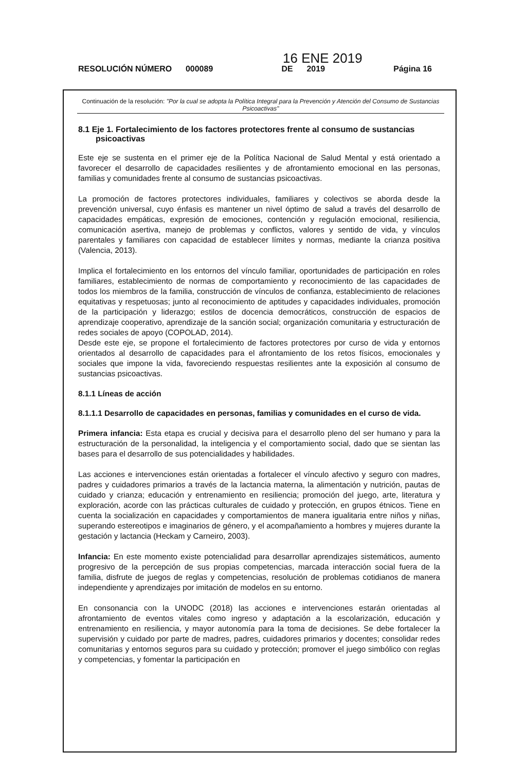16 ENE 2019
RESOLUCIÓN NÚMERO 000089 DE 2019 Página 16
Continuación de la resolución: "Por la cual se adopta la Política Integral para la Prevención y Atención del Consumo de Sustancias Psicoactivas"
8.1 Eje 1. Fortalecimiento de los factores protectores frente al consumo de sustancias psicoactivas
Este eje se sustenta en el primer eje de la Política Nacional de Salud Mental y está orientado a favorecer el desarrollo de capacidades resilientes y de afrontamiento emocional en las personas, familias y comunidades frente al consumo de sustancias psicoactivas.
La promoción de factores protectores individuales, familiares y colectivos se aborda desde la prevención universal, cuyo énfasis es mantener un nivel óptimo de salud a través del desarrollo de capacidades empáticas, expresión de emociones, contención y regulación emocional, resiliencia, comunicación asertiva, manejo de problemas y conflictos, valores y sentido de vida, y vínculos parentales y familiares con capacidad de establecer límites y normas, mediante la crianza positiva (Valencia, 2013).
Implica el fortalecimiento en los entornos del vínculo familiar, oportunidades de participación en roles familiares, establecimiento de normas de comportamiento y reconocimiento de las capacidades de todos los miembros de la familia, construcción de vínculos de confianza, establecimiento de relaciones equitativas y respetuosas; junto al reconocimiento de aptitudes y capacidades individuales, promoción de la participación y liderazgo; estilos de docencia democráticos, construcción de espacios de aprendizaje cooperativo, aprendizaje de la sanción social; organización comunitaria y estructuración de redes sociales de apoyo (COPOLAD, 2014).
Desde este eje, se propone el fortalecimiento de factores protectores por curso de vida y entornos orientados al desarrollo de capacidades para el afrontamiento de los retos físicos, emocionales y sociales que impone la vida, favoreciendo respuestas resilientes ante la exposición al consumo de sustancias psicoactivas.
8.1.1 Líneas de acción
8.1.1.1 Desarrollo de capacidades en personas, familias y comunidades en el curso de vida.
Primera infancia: Esta etapa es crucial y decisiva para el desarrollo pleno del ser humano y para la estructuración de la personalidad, la inteligencia y el comportamiento social, dado que se sientan las bases para el desarrollo de sus potencialidades y habilidades.
Las acciones e intervenciones están orientadas a fortalecer el vínculo afectivo y seguro con madres, padres y cuidadores primarios a través de la lactancia materna, la alimentación y nutrición, pautas de cuidado y crianza; educación y entrenamiento en resiliencia; promoción del juego, arte, literatura y exploración, acorde con las prácticas culturales de cuidado y protección, en grupos étnicos. Tiene en cuenta la socialización en capacidades y comportamientos de manera igualitaria entre niños y niñas, superando estereotipos e imaginarios de género, y el acompañamiento a hombres y mujeres durante la gestación y lactancia (Heckam y Carneiro, 2003).
Infancia: En este momento existe potencialidad para desarrollar aprendizajes sistemáticos, aumento progresivo de la percepción de sus propias competencias, marcada interacción social fuera de la familia, disfrute de juegos de reglas y competencias, resolución de problemas cotidianos de manera independiente y aprendizajes por imitación de modelos en su entorno.
En consonancia con la UNODC (2018) las acciones e intervenciones estarán orientadas al afrontamiento de eventos vitales como ingreso y adaptación a la escolarización, educación y entrenamiento en resiliencia, y mayor autonomía para la toma de decisiones. Se debe fortalecer la supervisión y cuidado por parte de madres, padres, cuidadores primarios y docentes; consolidar redes comunitarias y entornos seguros para su cuidado y protección; promover el juego simbólico con reglas y competencias, y fomentar la participación en